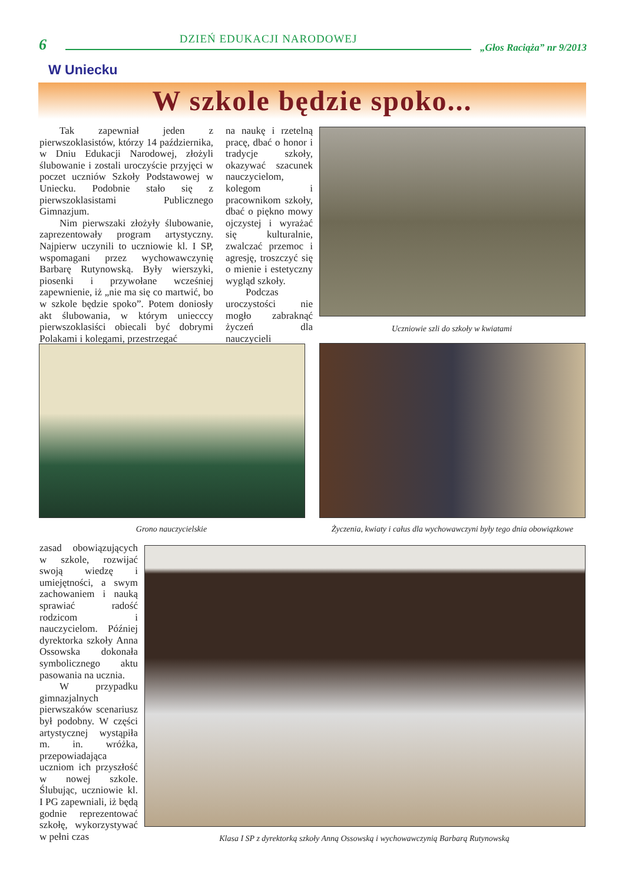6 DZIEŃ EDUKACJI NARODOWEJ „Głos Raciąża” nr 9/2013
W Uniecku
W szkole będzie spoko...
Tak zapewniał jeden z pierwszoklasistów, którzy 14 października, w Dniu Edukacji Narodowej, złożyli ślubowanie i zostali uroczyście przyjęci w poczet uczniów Szkoły Podstawowej w Uniecku. Podobnie stało się z pierwszoklasistami Publicznego Gimnazjum.
Nim pierwszaki złożyły ślubowanie, zaprezentowały program artystyczny. Najpierw uczynili to uczniowie kl. I SP, wspomagani przez wychowawczynię Barbarę Rutynowską. Były wierszyki, piosenki i przywołane wcześniej zapewnienie, iż „nie ma się co martwić, bo w szkole będzie spoko”. Potem doniosły akt ślubowania, w którym uniecccy pierwszoklasiści obiecali być dobrymi Polakami i kolegami, przestrzegać
na naukę i rzetelną pracę, dbać o honor i tradycje szkoły, okazywać szacunek nauczycielom, kolegom i pracownikom szkoły, dbać o piękno mowy ojczystej i wyrażać się kulturalnie, zwalczać przemoc i agresję, troszczyć się o mienie i estetyczny wygląd szkoły.
Podczas uroczystości nie mogło zabraknąć życzeń dla nauczycieli
Uczniowie szli do szkoły w kwiatami
Grono nauczycielskie
Życzenia, kwiaty i całus dla wychowawczyni były tego dnia obowiązkowe
zasad obowiązujących w szkole, rozwijać swoją wiedzę i umiejętności, a swym zachowaniem i nauką sprawiać radość rodzicom i nauczycielom. Później dyrektorka szkoły Anna Ossowska dokonała symbolicznego aktu pasowania na ucznia.
W przypadku gimnazjalnych pierwszaków scenariusz był podobny. W części artystycznej wystąpiła m. in. wróżka, przepowiadająca uczniom ich przyszłość w nowej szkole. Ślubując, uczniowie kl. I PG zapewniali, iż będą godnie reprezentować szkołę, wykorzystywać w pełni czas
Klasa I SP z dyrektorką szkoły Anną Ossowską i wychowawczynią Barbarą Rutynowską